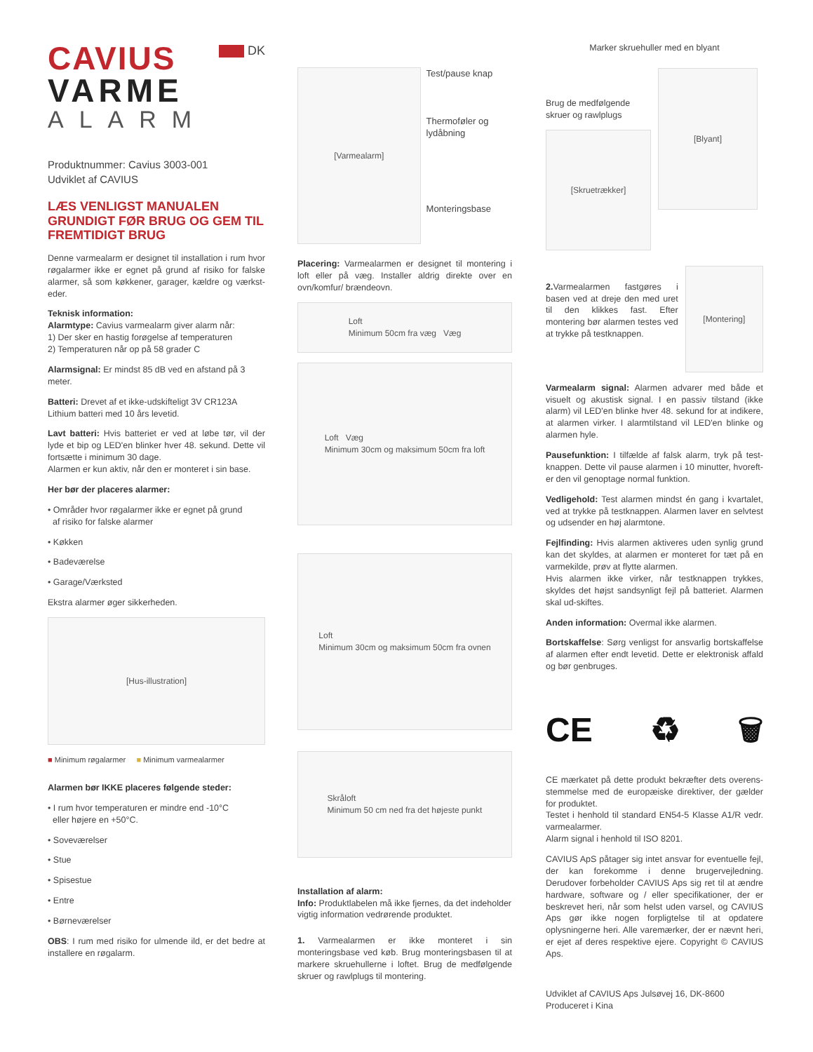CAVIUS
DK
VARME
ALARM
Produktnummer: Cavius 3003-001
Udviklet af CAVIUS
LÆS VENLIGST MANUALEN GRUNDIGT FØR BRUG OG GEM TIL FREMTIDIGT BRUG
Denne varmealarm er designet til installation i rum hvor røgalarmer ikke er egnet på grund af risiko for falske alarmer, så som køkkener, garager, kældre og værkst-eder.
Teknisk information:
Alarmtype: Cavius varmealarm giver alarm når:
1) Der sker en hastig forøgelse af temperaturen
2) Temperaturen når op på 58 grader C
Alarmsignal: Er mindst 85 dB ved en afstand på 3 meter.
Batteri: Drevet af et ikke-udskifteligt 3V CR123A Lithium batteri med 10 års levetid.
Lavt batteri: Hvis batteriet er ved at løbe tør, vil der lyde et bip og LED'en blinker hver 48. sekund. Dette vil fortsætte i minimum 30 dage.
Alarmen er kun aktiv, når den er monteret i sin base.
Her bør der placeres alarmer:
• Områder hvor røgalarmer ikke er egnet på grund
af risiko for falske alarmer
• Køkken
• Badeværelse
• Garage/Værksted
Ekstra alarmer øger sikkerheden.
[Hus-illustration]
■ Minimum røgalarmer ■ Minimum varmealarmer
Alarmen bør IKKE placeres følgende steder:
• I rum hvor temperaturen er mindre end -10°C
eller højere en +50°C.
• Soveværelser
• Stue
• Spisestue
• Entre
• Børneværelser
OBS: I rum med risiko for ulmende ild, er det bedre at installere en røgalarm.
[Varmealarm]
Test/pause knap
Thermoføler og lydåbning
Monteringsbase
Placering: Varmealarmen er designet til montering i loft eller på væg. Installer aldrig direkte over en ovn/komfur/ brændeovn.
Loft
Minimum 50cm fra væg Væg
Loft Væg
Minimum 30cm og maksimum 50cm fra loft
Loft
Minimum 30cm og maksimum 50cm fra ovnen
Skråloft
Minimum 50 cm ned fra det højeste punkt
Installation af alarm:
Info: Produktlabelen må ikke fjernes, da det indeholder vigtig information vedrørende produktet.
1. Varmealarmen er ikke monteret i sin monteringsbase ved køb. Brug monteringsbasen til at markere skruehullerne i loftet. Brug de medfølgende skruer og rawlplugs til montering.
Marker skruehuller med en blyant
Brug de medfølgende skruer og rawlplugs
[Skruetrækker]
[Blyant]
2. Varmealarmen fastgøres i basen ved at dreje den med uret til den klikkes fast. Efter montering bør alarmen testes ved at trykke på testknappen.
[Montering]
Varmealarm signal: Alarmen advarer med både et visuelt og akustisk signal. I en passiv tilstand (ikke alarm) vil LED'en blinke hver 48. sekund for at indikere, at alarmen virker. I alarmtilstand vil LED'en blinke og alarmen hyle.
Pausefunktion: I tilfælde af falsk alarm, tryk på test-knappen. Dette vil pause alarmen i 10 minutter, hvoreft-er den vil genoptage normal funktion.
Vedligehold: Test alarmen mindst én gang i kvartalet, ved at trykke på testknappen. Alarmen laver en selvtest og udsender en høj alarmtone.
Fejlfinding: Hvis alarmen aktiveres uden synlig grund kan det skyldes, at alarmen er monteret for tæt på en varmekilde, prøv at flytte alarmen.
Hvis alarmen ikke virker, når testknappen trykkes, skyldes det højst sandsynligt fejl på batteriet. Alarmen skal ud-skiftes.
Anden information: Overmal ikke alarmen.
Bortskaffelse: Sørg venligst for ansvarlig bortskaffelse af alarmen efter endt levetid. Dette er elektronisk affald og bør genbruges.
CE ♻ 🗑
CE mærkatet på dette produkt bekræfter dets overens-stemmelse med de europæiske direktiver, der gælder for produktet.
Testet i henhold til standard EN54-5 Klasse A1/R vedr. varmealarmer.
Alarm signal i henhold til ISO 8201.
CAVIUS ApS påtager sig intet ansvar for eventuelle fejl, der kan forekomme i denne brugervejledning. Derudover forbeholder CAVIUS Aps sig ret til at ændre hardware, software og / eller specifikationer, der er beskrevet heri, når som helst uden varsel, og CAVIUS Aps gør ikke nogen forpligtelse til at opdatere oplysningerne heri. Alle varemærker, der er nævnt heri, er ejet af deres respektive ejere. Copyright © CAVIUS Aps.
Udviklet af CAVIUS Aps Julsøvej 16, DK-8600
Produceret i Kina